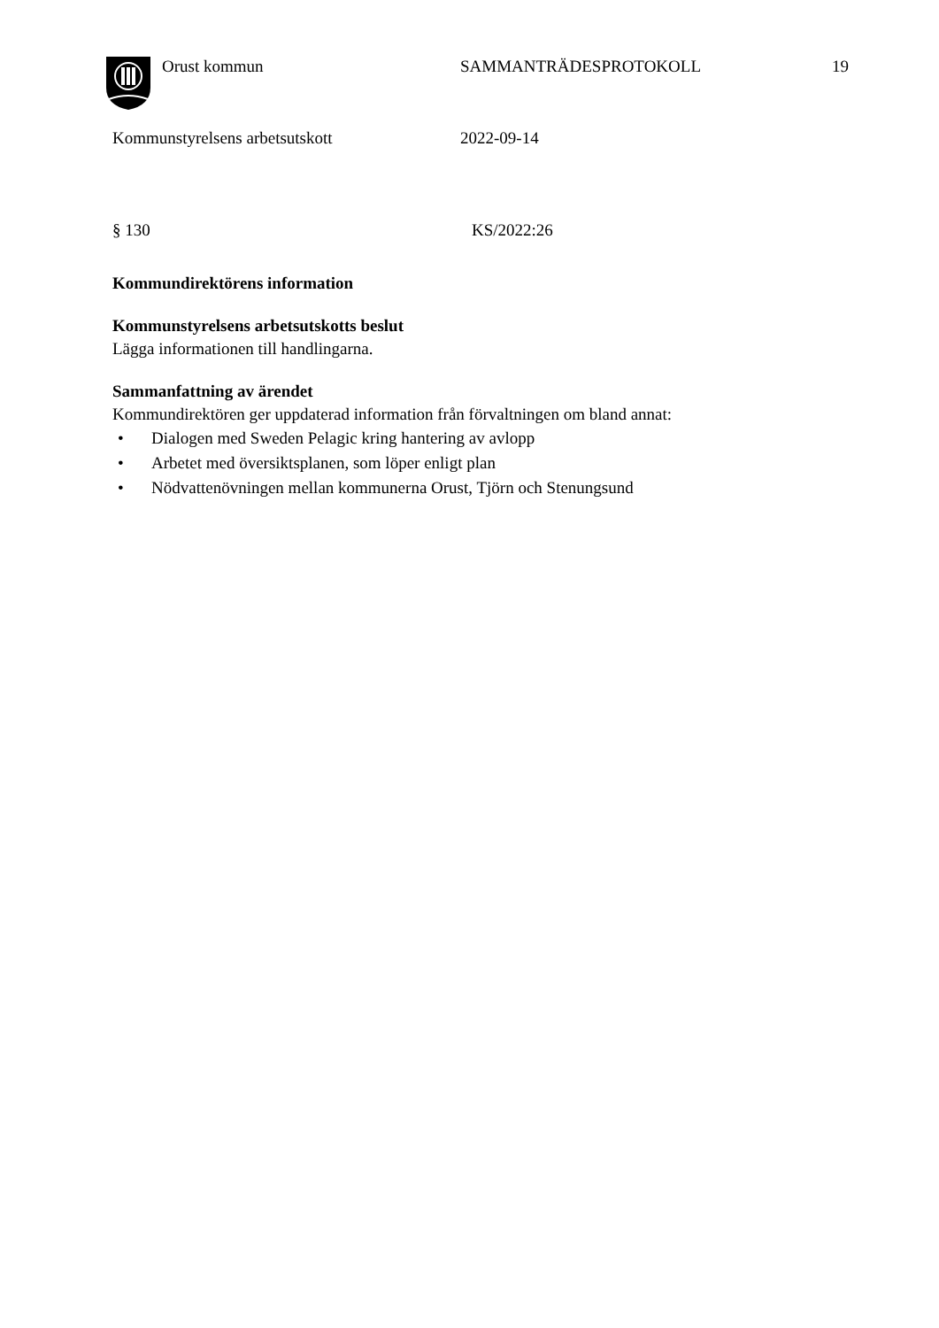Orust kommun SAMMANTRÄDESPROTOKOLL 19
Kommunstyrelsens arbetsutskott 2022-09-14
§ 130 KS/2022:26
Kommundirektörens information
Kommunstyrelsens arbetsutskotts beslut
Lägga informationen till handlingarna.
Sammanfattning av ärendet
Kommundirektören ger uppdaterad information från förvaltningen om bland annat:
• Dialogen med Sweden Pelagic kring hantering av avlopp
• Arbetet med översiktsplanen, som löper enligt plan
• Nödvattenövningen mellan kommunerna Orust, Tjörn och Stenungsund